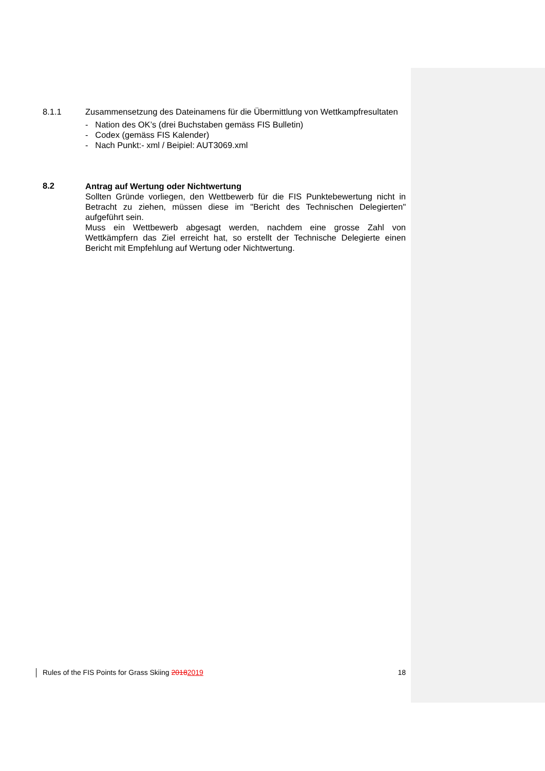8.1.1
Zusammensetzung des Dateinamens für die Übermittlung von Wettkampfresultaten
- Nation des OK’s (drei Buchstaben gemäss FIS Bulletin)
- Codex (gemäss FIS Kalender)
- Nach Punkt:- xml / Beipiel: AUT3069.xml
8.2
Antrag auf Wertung oder Nichtwertung
Sollten Gründe vorliegen, den Wettbewerb für die FIS Punktebewertung nicht in Betracht zu ziehen, müssen diese im "Bericht des Technischen Delegierten" aufgeführt sein.
Muss ein Wettbewerb abgesagt werden, nachdem eine grosse Zahl von Wettkämpfern das Ziel erreicht hat, so erstellt der Technische Delegierte einen Bericht mit Empfehlung auf Wertung oder Nichtwertung.
Rules of the FIS Points for Grass Skiing 20182019 18